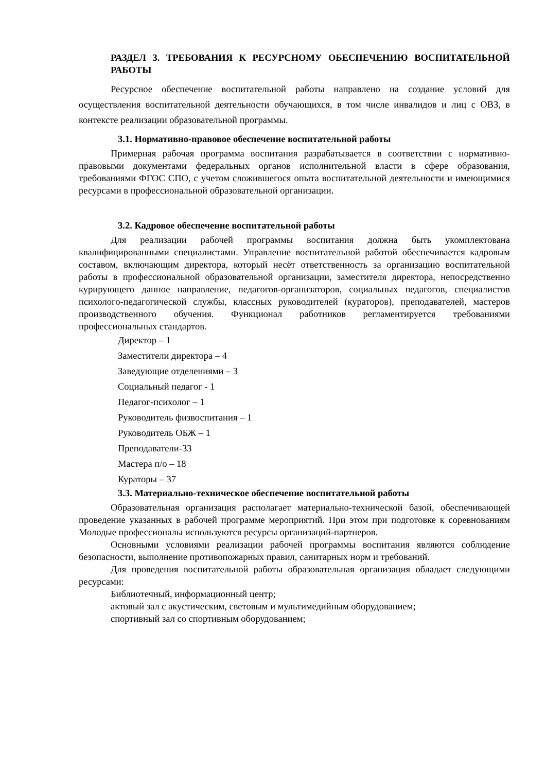РАЗДЕЛ 3. ТРЕБОВАНИЯ К РЕСУРСНОМУ ОБЕСПЕЧЕНИЮ ВОСПИТАТЕЛЬНОЙ РАБОТЫ
Ресурсное обеспечение воспитательной работы направлено на создание условий для осуществления воспитательной деятельности обучающихся, в том числе инвалидов и лиц с ОВЗ, в контексте реализации образовательной программы.
3.1. Нормативно-правовое обеспечение воспитательной работы
Примерная рабочая программа воспитания разрабатывается в соответствии с нормативно-правовыми документами федеральных органов исполнительной власти в сфере образования, требованиями ФГОС СПО, с учетом сложившегося опыта воспитательной деятельности и имеющимися ресурсами в профессиональной образовательной организации.
3.2. Кадровое обеспечение воспитательной работы
Для реализации рабочей программы воспитания должна быть укомплектована квалифицированными специалистами. Управление воспитательной работой обеспечивается кадровым составом, включающим директора, который несёт ответственность за организацию воспитательной работы в профессиональной образовательной организации, заместителя директора, непосредственно курирующего данное направление, педагогов-организаторов, социальных педагогов, специалистов психолого-педагогической службы, классных руководителей (кураторов), преподавателей, мастеров производственного обучения. Функционал работников регламентируется требованиями профессиональных стандартов.
Директор – 1
Заместители директора – 4
Заведующие отделениями – 3
Социальный педагог - 1
Педагог-психолог – 1
Руководитель физвоспитания – 1
Руководитель ОБЖ – 1
Преподаватели-33
Мастера п/о – 18
Кураторы – 37
3.3. Материально-техническое обеспечение воспитательной работы
Образовательная организация располагает материально-технической базой, обеспечивающей проведение указанных в рабочей программе мероприятий. При этом при подготовке к соревнованиям Молодые профессионалы используются ресурсы организаций-партнеров.
Основными условиями реализации рабочей программы воспитания являются соблюдение безопасности, выполнение противопожарных правил, санитарных норм и требований.
Для проведения воспитательной работы образовательная организация обладает следующими ресурсами:
Библиотечный, информационный центр;
актовый зал с акустическим, световым и мультимедийным оборудованием;
спортивный зал со спортивным оборудованием;